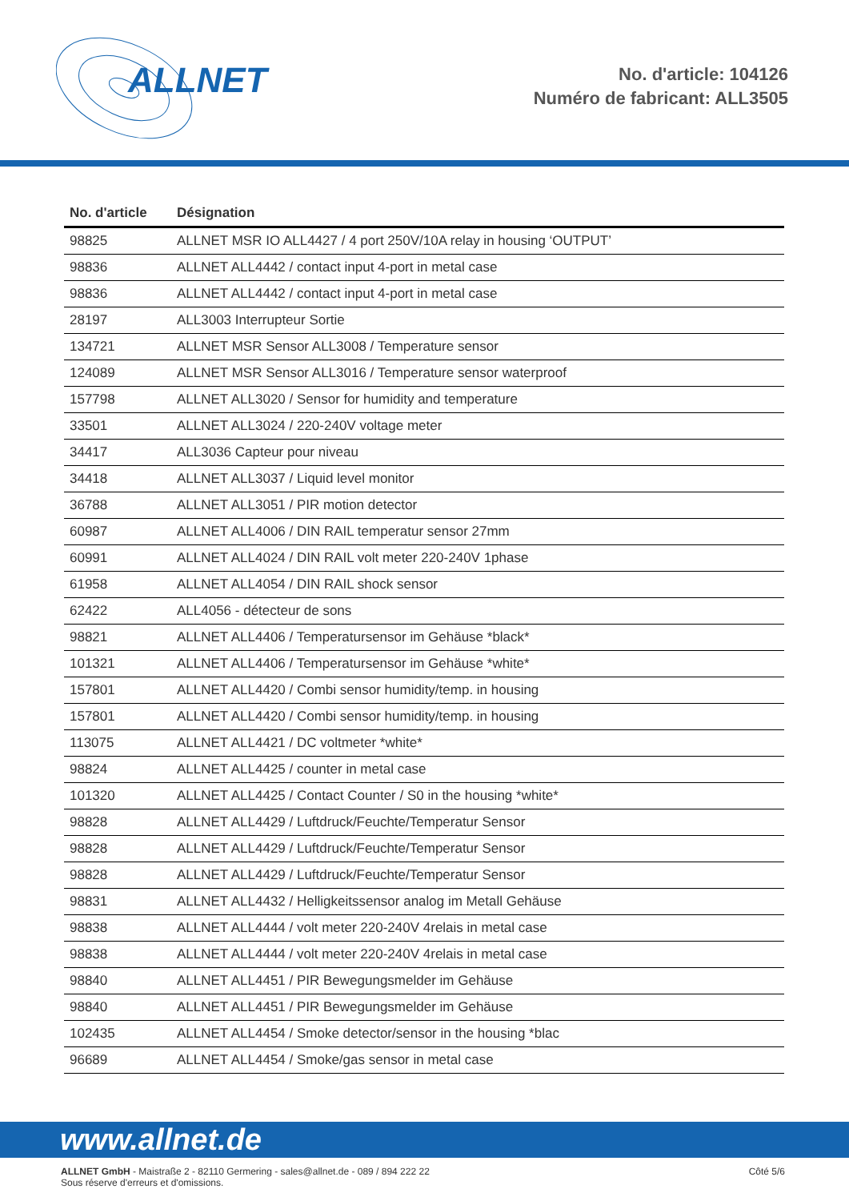ALLNET
No. d'article: 104126
Numéro de fabricant: ALL3505
| No. d'article | Désignation |
| --- | --- |
| 98825 | ALLNET MSR IO ALL4427 / 4 port 250V/10A relay in housing ‘OUTPUT’ |
| 98836 | ALLNET ALL4442 / contact input 4-port in metal case |
| 98836 | ALLNET ALL4442 / contact input 4-port in metal case |
| 28197 | ALL3003 Interrupteur Sortie |
| 134721 | ALLNET MSR Sensor ALL3008 / Temperature sensor |
| 124089 | ALLNET MSR Sensor ALL3016 / Temperature sensor waterproof |
| 157798 | ALLNET ALL3020 / Sensor for humidity and temperature |
| 33501 | ALLNET ALL3024 / 220-240V voltage meter |
| 34417 | ALL3036 Capteur pour niveau |
| 34418 | ALLNET ALL3037 / Liquid level monitor |
| 36788 | ALLNET ALL3051 / PIR motion detector |
| 60987 | ALLNET ALL4006 / DIN RAIL temperatur sensor 27mm |
| 60991 | ALLNET ALL4024 / DIN RAIL volt meter 220-240V 1phase |
| 61958 | ALLNET ALL4054 / DIN RAIL shock sensor |
| 62422 | ALL4056 - détecteur de sons |
| 98821 | ALLNET ALL4406 / Temperatursensor im Gehäuse *black* |
| 101321 | ALLNET ALL4406 / Temperatursensor im Gehäuse *white* |
| 157801 | ALLNET ALL4420 / Combi sensor humidity/temp. in housing |
| 157801 | ALLNET ALL4420 / Combi sensor humidity/temp. in housing |
| 113075 | ALLNET ALL4421 / DC voltmeter *white* |
| 98824 | ALLNET ALL4425 / counter in metal case |
| 101320 | ALLNET ALL4425 / Contact Counter / S0 in the housing *white* |
| 98828 | ALLNET ALL4429 / Luftdruck/Feuchte/Temperatur Sensor |
| 98828 | ALLNET ALL4429 / Luftdruck/Feuchte/Temperatur Sensor |
| 98828 | ALLNET ALL4429 / Luftdruck/Feuchte/Temperatur Sensor |
| 98831 | ALLNET ALL4432 / Helligkeitssensor analog im Metall Gehäuse |
| 98838 | ALLNET ALL4444 / volt meter 220-240V 4relais in metal case |
| 98838 | ALLNET ALL4444 / volt meter 220-240V 4relais in metal case |
| 98840 | ALLNET ALL4451 / PIR Bewegungsmelder im Gehäuse |
| 98840 | ALLNET ALL4451 / PIR Bewegungsmelder im Gehäuse |
| 102435 | ALLNET ALL4454 / Smoke detector/sensor in the housing *blac |
| 96689 | ALLNET ALL4454 / Smoke/gas sensor in metal case |
www.allnet.de
Côté 5/6 ALLNET GmbH - Maistraße 2 - 82110 Germering - sales@allnet.de - 089 / 894 222 22
Sous réserve d'erreurs et d'omissions.